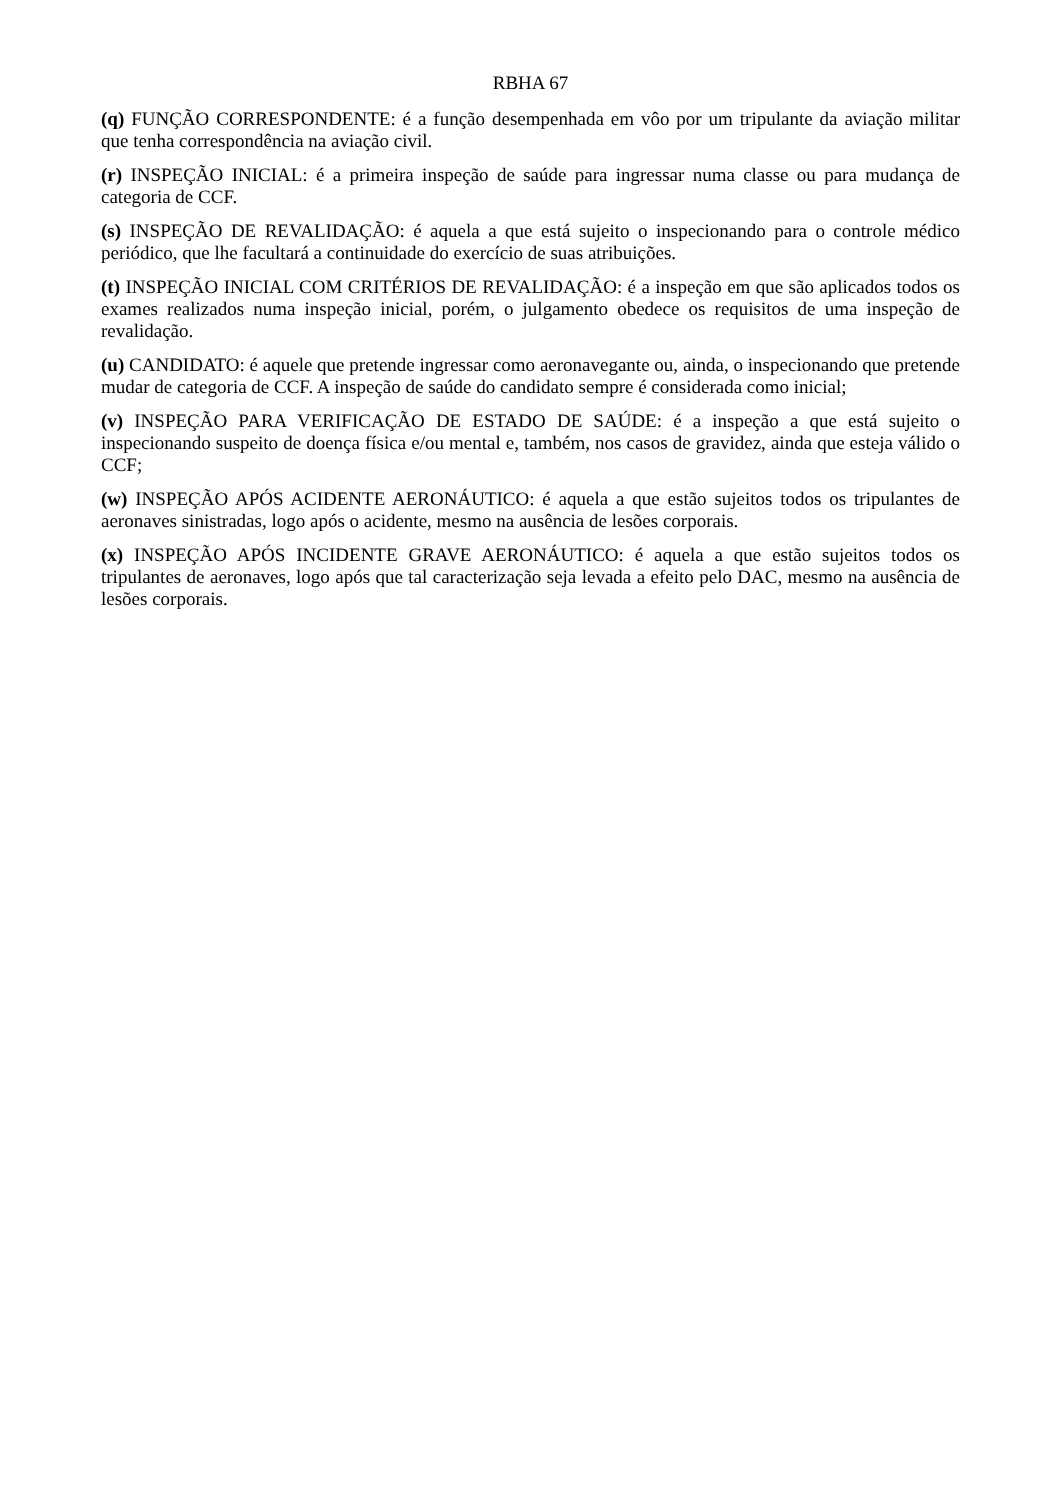RBHA 67
(q) FUNÇÃO CORRESPONDENTE: é a função desempenhada em vôo por um tripulante da aviação militar que tenha correspondência na aviação civil.
(r) INSPEÇÃO INICIAL: é a primeira inspeção de saúde para ingressar numa classe ou para mudança de categoria de CCF.
(s) INSPEÇÃO DE REVALIDAÇÃO: é aquela a que está sujeito o inspecionando para o controle médico periódico, que lhe facultará a continuidade do exercício de suas atribuições.
(t) INSPEÇÃO INICIAL COM CRITÉRIOS DE REVALIDAÇÃO: é a inspeção em que são aplicados todos os exames realizados numa inspeção inicial, porém, o julgamento obedece os requisitos de uma inspeção de revalidação.
(u) CANDIDATO: é aquele que pretende ingressar como aeronavegante ou, ainda, o inspecionando que pretende mudar de categoria de CCF. A inspeção de saúde do candidato sempre é considerada como inicial;
(v) INSPEÇÃO PARA VERIFICAÇÃO DE ESTADO DE SAÚDE: é a inspeção a que está sujeito o inspecionando suspeito de doença física e/ou mental e, também, nos casos de gravidez, ainda que esteja válido o CCF;
(w) INSPEÇÃO APÓS ACIDENTE AERONÁUTICO: é aquela a que estão sujeitos todos os tripulantes de aeronaves sinistradas, logo após o acidente, mesmo na ausência de lesões corporais.
(x) INSPEÇÃO APÓS INCIDENTE GRAVE AERONÁUTICO: é aquela a que estão sujeitos todos os tripulantes de aeronaves, logo após que tal caracterização seja levada a efeito pelo DAC, mesmo na ausência de lesões corporais.